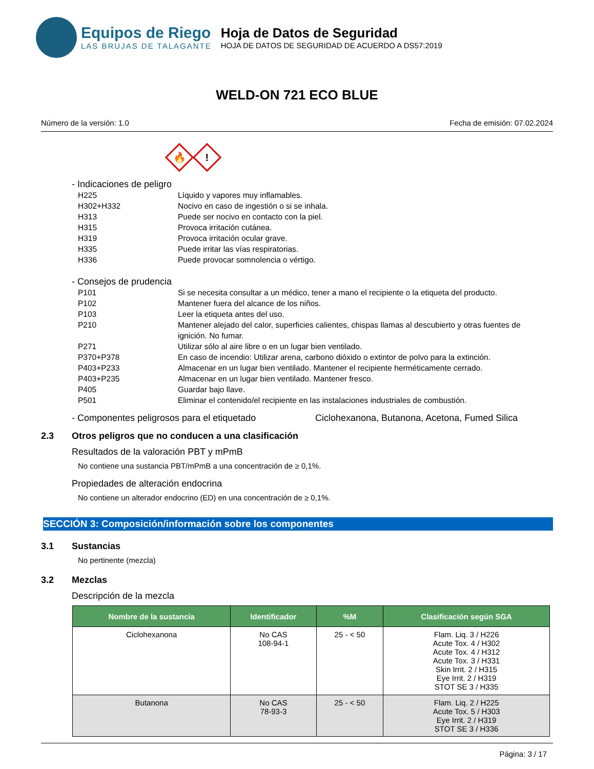Equipos de Riego
LAS BRUJAS DE TALAGANTE
Hoja de Datos de Seguridad
HOJA DE DATOS DE SEGURIDAD DE ACUERDO A DS57:2019
WELD-ON 721 ECO BLUE
Número de la versión: 1.0 Fecha de emisión: 07.02.2024
🔥
!
- Indicaciones de peligro
H225 Líquido y vapores muy inflamables.
H302+H332 Nocivo en caso de ingestión o si se inhala.
H313 Puede ser nocivo en contacto con la piel.
H315 Provoca irritación cutánea.
H319 Provoca irritación ocular grave.
H335 Puede irritar las vías respiratorias.
H336 Puede provocar somnolencia o vértigo.
- Consejos de prudencia
P101 Si se necesita consultar a un médico, tener a mano el recipiente o la etiqueta del producto.
P102 Mantener fuera del alcance de los niños.
P103 Leer la etiqueta antes del uso.
P210 Mantener alejado del calor, superficies calientes, chispas llamas al descubierto y otras fuentes de ignición. No fumar.
P271 Utilizar sólo al aire libre o en un lugar bien ventilado.
P370+P378 En caso de incendio: Utilizar arena, carbono dióxido o extintor de polvo para la extinción.
P403+P233 Almacenar en un lugar bien ventilado. Mantener el recipiente herméticamente cerrado.
P403+P235 Almacenar en un lugar bien ventilado. Mantener fresco.
P405 Guardar bajo llave.
P501 Eliminar el contenido/el recipiente en las instalaciones industriales de combustión.
- Componentes peligrosos para el etiquetado Ciclohexanona, Butanona, Acetona, Fumed Silica
2.3 Otros peligros que no conducen a una clasificación
Resultados de la valoración PBT y mPmB
No contiene una sustancia PBT/mPmB a una concentración de ≥ 0,1%.
Propiedades de alteración endocrina
No contiene un alterador endocrino (ED) en una concentración de ≥ 0,1%.
SECCIÓN 3: Composición/información sobre los componentes
3.1 Sustancias
No pertinente (mezcla)
3.2 Mezclas
Descripción de la mezcla
| Nombre de la sustancia | Identificador | %M | Clasificación según SGA |
| --- | --- | --- | --- |
| Ciclohexanona | No CAS 108-94-1 | 25 - < 50 | Flam. Liq. 3 / H226 Acute Tox. 4 / H302 Acute Tox. 4 / H312 Acute Tox. 3 / H331 Skin Irrit. 2 / H315 Eye Irrit. 2 / H319 STOT SE 3 / H335 |
| Butanona | No CAS 78-93-3 | 25 - < 50 | Flam. Liq. 2 / H225 Acute Tox. 5 / H303 Eye Irrit. 2 / H319 STOT SE 3 / H336 |
Página: 3 / 17